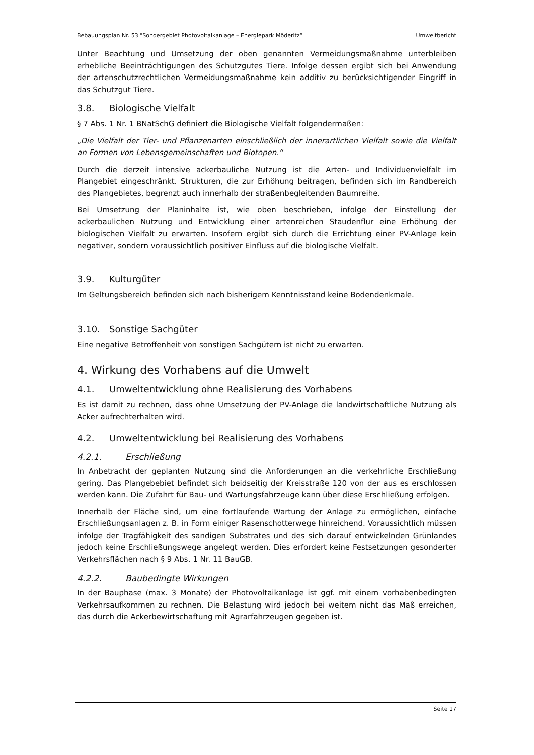Bebauungsplan Nr. 53 "Sondergebiet Photovoltaikanlage – Energiepark Möderitz“Umweltbericht
Unter Beachtung und Umsetzung der oben genannten Vermeidungsmaßnahme unterbleiben erhebliche Beeinträchtigungen des Schutzgutes Tiere. Infolge dessen ergibt sich bei Anwendung der artenschutzrechtlichen Vermeidungsmaßnahme kein additiv zu berücksichtigender Eingriff in das Schutzgut Tiere.
3.8. Biologische Vielfalt
§ 7 Abs. 1 Nr. 1 BNatSchG definiert die Biologische Vielfalt folgendermaßen:
„Die Vielfalt der Tier- und Pflanzenarten einschließlich der innerartlichen Vielfalt sowie die Vielfalt an Formen von Lebensgemeinschaften und Biotopen.“
Durch die derzeit intensive ackerbauliche Nutzung ist die Arten- und Individuenvielfalt im Plangebiet eingeschränkt. Strukturen, die zur Erhöhung beitragen, befinden sich im Randbereich des Plangebietes, begrenzt auch innerhalb der straßenbegleitenden Baumreihe.
Bei Umsetzung der Planinhalte ist, wie oben beschrieben, infolge der Einstellung der ackerbaulichen Nutzung und Entwicklung einer artenreichen Staudenflur eine Erhöhung der biologischen Vielfalt zu erwarten. Insofern ergibt sich durch die Errichtung einer PV-Anlage kein negativer, sondern voraussichtlich positiver Einfluss auf die biologische Vielfalt.
3.9. Kulturgüter
Im Geltungsbereich befinden sich nach bisherigem Kenntnisstand keine Bodendenkmale.
3.10. Sonstige Sachgüter
Eine negative Betroffenheit von sonstigen Sachgütern ist nicht zu erwarten.
4. Wirkung des Vorhabens auf die Umwelt
4.1. Umweltentwicklung ohne Realisierung des Vorhabens
Es ist damit zu rechnen, dass ohne Umsetzung der PV-Anlage die landwirtschaftliche Nutzung als Acker aufrechterhalten wird.
4.2. Umweltentwicklung bei Realisierung des Vorhabens
4.2.1. Erschließung
In Anbetracht der geplanten Nutzung sind die Anforderungen an die verkehrliche Erschließung gering. Das Plangebebiet befindet sich beidseitig der Kreisstraße 120 von der aus es erschlossen werden kann. Die Zufahrt für Bau- und Wartungsfahrzeuge kann über diese Erschließung erfolgen.
Innerhalb der Fläche sind, um eine fortlaufende Wartung der Anlage zu ermöglichen, einfache Erschließungsanlagen z. B. in Form einiger Rasenschotterwege hinreichend. Voraussichtlich müssen infolge der Tragfähigkeit des sandigen Substrates und des sich darauf entwickelnden Grünlandes jedoch keine Erschließungswege angelegt werden. Dies erfordert keine Festsetzungen gesonderter Verkehrsflächen nach § 9 Abs. 1 Nr. 11 BauGB.
4.2.2. Baubedingte Wirkungen
In der Bauphase (max. 3 Monate) der Photovoltaikanlage ist ggf. mit einem vorhabenbedingten Verkehrsaufkommen zu rechnen. Die Belastung wird jedoch bei weitem nicht das Maß erreichen, das durch die Ackerbewirtschaftung mit Agrarfahrzeugen gegeben ist.
Seite 17